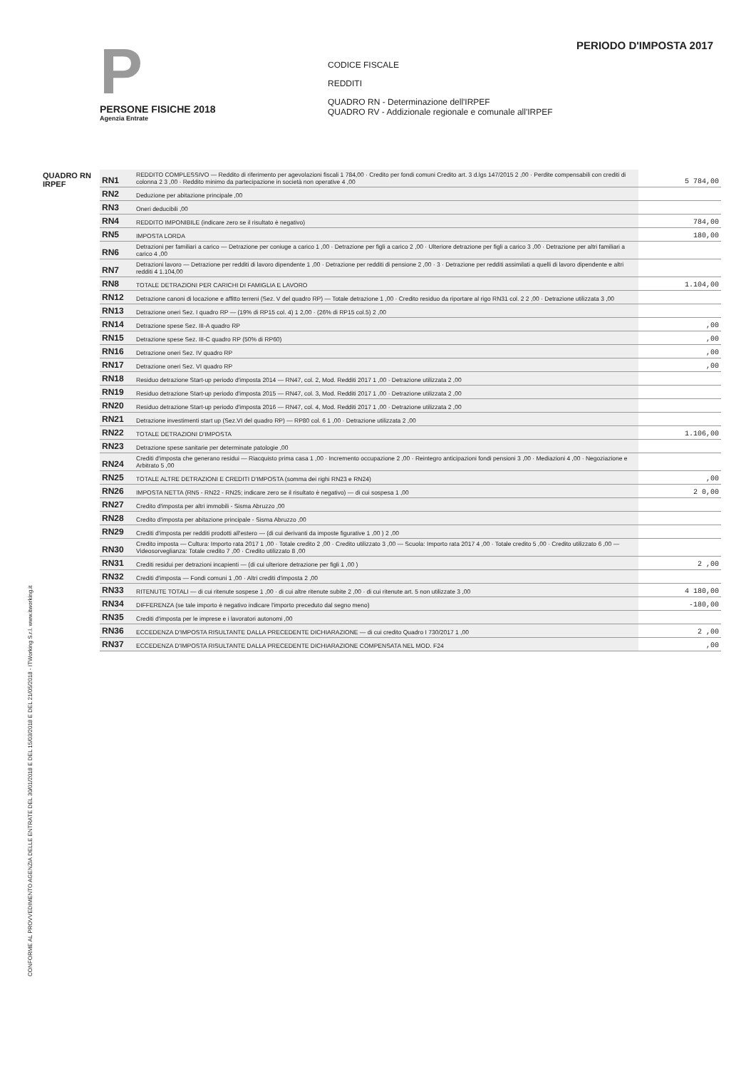CONFORME AL PROVVEDIMENTO AGENZIA DELLE ENTRATE DEL 30/01/2018 E DEL 15/03/2018 E DEL 21/05/2018 - ITWorking S.r.l. www.itworking.it
P
PERSONE FISICHE 2018
Agenzia Entrate
PERIODO D'IMPOSTA 2017
CODICE FISCALE
REDDITI
QUADRO RN - Determinazione dell'IRPEF
QUADRO RV - Addizionale regionale e comunale all'IRPEF
QUADRO RN
IRPEF
| RN1 | REDDITO COMPLESSIVO — Reddito di riferimento per agevolazioni fiscali 1 784,00 · Credito per fondi comuni Credito art. 3 d.lgs 147/2015 2 ,00 · Perdite compensabili con crediti di colonna 2 3 ,00 · Reddito minimo da partecipazione in società non operative 4 ,00 | 5 784,00 |
| RN2 | Deduzione per abitazione principale ,00 | |
| RN3 | Oneri deducibili ,00 | |
| RN4 | REDDITO IMPONIBILE (indicare zero se il risultato è negativo) | 784,00 |
| RN5 | IMPOSTA LORDA | 180,00 |
| RN6 | Detrazioni per familiari a carico — Detrazione per coniuge a carico 1 ,00 · Detrazione per figli a carico 2 ,00 · Ulteriore detrazione per figli a carico 3 ,00 · Detrazione per altri familiari a carico 4 ,00 | |
| RN7 | Detrazioni lavoro — Detrazione per redditi di lavoro dipendente 1 ,00 · Detrazione per redditi di pensione 2 ,00 · 3 · Detrazione per redditi assimilati a quelli di lavoro dipendente e altri redditi 4 1.104,00 | |
| RN8 | TOTALE DETRAZIONI PER CARICHI DI FAMIGLIA E LAVORO | 1.104,00 |
| RN12 | Detrazione canoni di locazione e affitto terreni (Sez. V del quadro RP) — Totale detrazione 1 ,00 · Credito residuo da riportare al rigo RN31 col. 2 2 ,00 · Detrazione utilizzata 3 ,00 | |
| RN13 | Detrazione oneri Sez. I quadro RP — (19% di RP15 col. 4) 1 2,00 · (26% di RP15 col.5) 2 ,00 | |
| RN14 | Detrazione spese Sez. III-A quadro RP | ,00 |
| RN15 | Detrazione spese Sez. III-C quadro RP (50% di RP60) | ,00 |
| RN16 | Detrazione oneri Sez. IV quadro RP | ,00 |
| RN17 | Detrazione oneri Sez. VI quadro RP | ,00 |
| RN18 | Residuo detrazione Start-up periodo d'imposta 2014 — RN47, col. 2, Mod. Redditi 2017 1 ,00 · Detrazione utilizzata 2 ,00 | |
| RN19 | Residuo detrazione Start-up periodo d'imposta 2015 — RN47, col. 3, Mod. Redditi 2017 1 ,00 · Detrazione utilizzata 2 ,00 | |
| RN20 | Residuo detrazione Start-up periodo d'imposta 2016 — RN47, col. 4, Mod. Redditi 2017 1 ,00 · Detrazione utilizzata 2 ,00 | |
| RN21 | Detrazione investimenti start up (Sez.VI del quadro RP) — RP80 col. 6 1 ,00 · Detrazione utilizzata 2 ,00 | |
| RN22 | TOTALE DETRAZIONI D'IMPOSTA | 1.106,00 |
| RN23 | Detrazione spese sanitarie per determinate patologie ,00 | |
| RN24 | Crediti d'imposta che generano residui — Riacquisto prima casa 1 ,00 · Incremento occupazione 2 ,00 · Reintegro anticipazioni fondi pensioni 3 ,00 · Mediazioni 4 ,00 · Negoziazione e Arbitrato 5 ,00 | |
| RN25 | TOTALE ALTRE DETRAZIONI E CREDITI D'IMPOSTA (somma dei righi RN23 e RN24) | ,00 |
| RN26 | IMPOSTA NETTA (RN5 - RN22 - RN25; indicare zero se il risultato è negativo) — di cui sospesa 1 ,00 | 2 0,00 |
| RN27 | Credito d'imposta per altri immobili - Sisma Abruzzo ,00 | |
| RN28 | Credito d'imposta per abitazione principale - Sisma Abruzzo ,00 | |
| RN29 | Crediti d'imposta per redditi prodotti all'estero — (di cui derivanti da imposte figurative 1 ,00 ) 2 ,00 | |
| RN30 | Credito imposta — Cultura: Importo rata 2017 1 ,00 · Totale credito 2 ,00 · Credito utilizzato 3 ,00 — Scuola: Importo rata 2017 4 ,00 · Totale credito 5 ,00 · Credito utilizzato 6 ,00 — Videosorveglianza: Totale credito 7 ,00 · Credito utilizzato 8 ,00 | |
| RN31 | Crediti residui per detrazioni incapienti — (di cui ulteriore detrazione per figli 1 ,00 ) | 2 ,00 |
| RN32 | Crediti d'imposta — Fondi comuni 1 ,00 · Altri crediti d'imposta 2 ,00 | |
| RN33 | RITENUTE TOTALI — di cui ritenute sospese 1 ,00 · di cui altre ritenute subite 2 ,00 · di cui ritenute art. 5 non utilizzate 3 ,00 | 4 180,00 |
| RN34 | DIFFERENZA (se tale importo è negativo indicare l'importo preceduto dal segno meno) | -180,00 |
| RN35 | Crediti d'imposta per le imprese e i lavoratori autonomi ,00 | |
| RN36 | ECCEDENZA D'IMPOSTA RISULTANTE DALLA PRECEDENTE DICHIARAZIONE — di cui credito Quadro I 730/2017 1 ,00 | 2 ,00 |
| RN37 | ECCEDENZA D'IMPOSTA RISULTANTE DALLA PRECEDENTE DICHIARAZIONE COMPENSATA NEL MOD. F24 | ,00 |